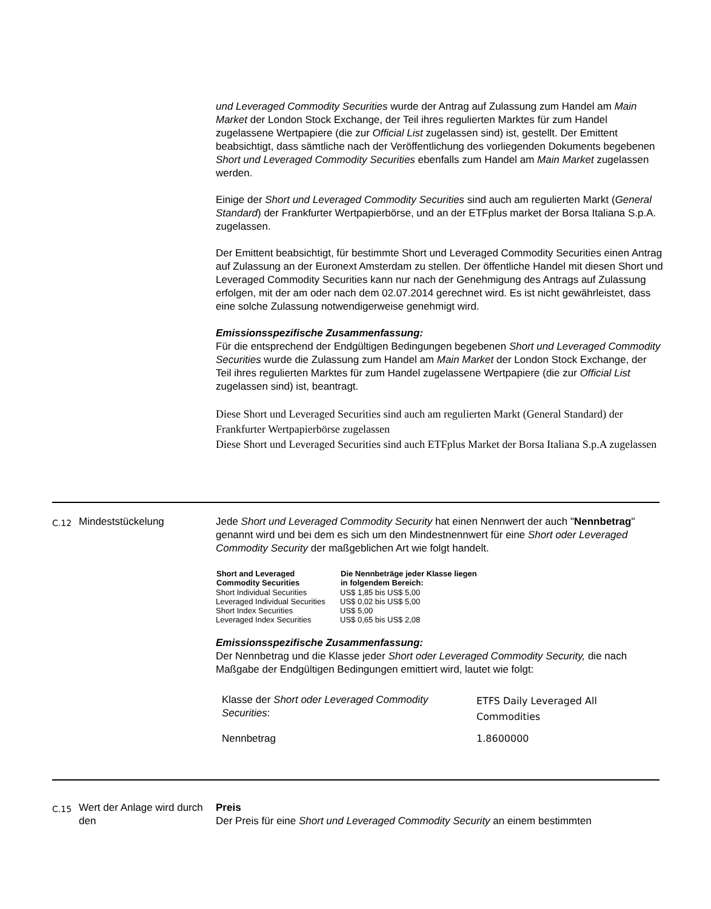und Leveraged Commodity Securities wurde der Antrag auf Zulassung zum Handel am Main Market der London Stock Exchange, der Teil ihres regulierten Marktes für zum Handel zugelassene Wertpapiere (die zur Official List zugelassen sind) ist, gestellt. Der Emittent beabsichtigt, dass sämtliche nach der Veröffentlichung des vorliegenden Dokuments begebenen Short und Leveraged Commodity Securities ebenfalls zum Handel am Main Market zugelassen werden.
Einige der Short und Leveraged Commodity Securities sind auch am regulierten Markt (General Standard) der Frankfurter Wertpapierbörse, und an der ETFplus market der Borsa Italiana S.p.A. zugelassen.
Der Emittent beabsichtigt, für bestimmte Short und Leveraged Commodity Securities einen Antrag auf Zulassung an der Euronext Amsterdam zu stellen. Der öffentliche Handel mit diesen Short und Leveraged Commodity Securities kann nur nach der Genehmigung des Antrags auf Zulassung erfolgen, mit der am oder nach dem 02.07.2014 gerechnet wird. Es ist nicht gewährleistet, dass eine solche Zulassung notwendigerweise genehmigt wird.
Emissionsspezifische Zusammenfassung:
Für die entsprechend der Endgültigen Bedingungen begebenen Short und Leveraged Commodity Securities wurde die Zulassung zum Handel am Main Market der London Stock Exchange, der Teil ihres regulierten Marktes für zum Handel zugelassene Wertpapiere (die zur Official List zugelassen sind) ist, beantragt.
Diese Short und Leveraged Securities sind auch am regulierten Markt (General Standard) der Frankfurter Wertpapierbörse zugelassen
Diese Short und Leveraged Securities sind auch ETFplus Market der Borsa Italiana S.p.A zugelassen
C.12
Mindeststückelung Jede Short und Leveraged Commodity Security hat einen Nennwert der auch "Nennbetrag" genannt wird und bei dem es sich um den Mindestnennwert für eine Short oder Leveraged Commodity Security der maßgeblichen Art wie folgt handelt.
| Short and Leveraged Commodity Securities | Die Nennbeträge jeder Klasse liegen in folgendem Bereich: |
| --- | --- |
| Short Individual Securities | US$ 1,85 bis US$ 5,00 |
| Leveraged Individual Securities | US$ 0,02 bis US$ 5,00 |
| Short Index Securities | US$ 5,00 |
| Leveraged Index Securities | US$ 0,65 bis US$ 2,08 |
Emissionsspezifische Zusammenfassung:
Der Nennbetrag und die Klasse jeder Short oder Leveraged Commodity Security, die nach Maßgabe der Endgültigen Bedingungen emittiert wird, lautet wie folgt:
| Klasse der Short oder Leveraged Commodity Securities : | ETFS Daily Leveraged All Commodities |
| Nennbetrag | 1.8600000 |
C.15
Wert der Anlage wird durch den
Preis
Der Preis für eine Short und Leveraged Commodity Security an einem bestimmten